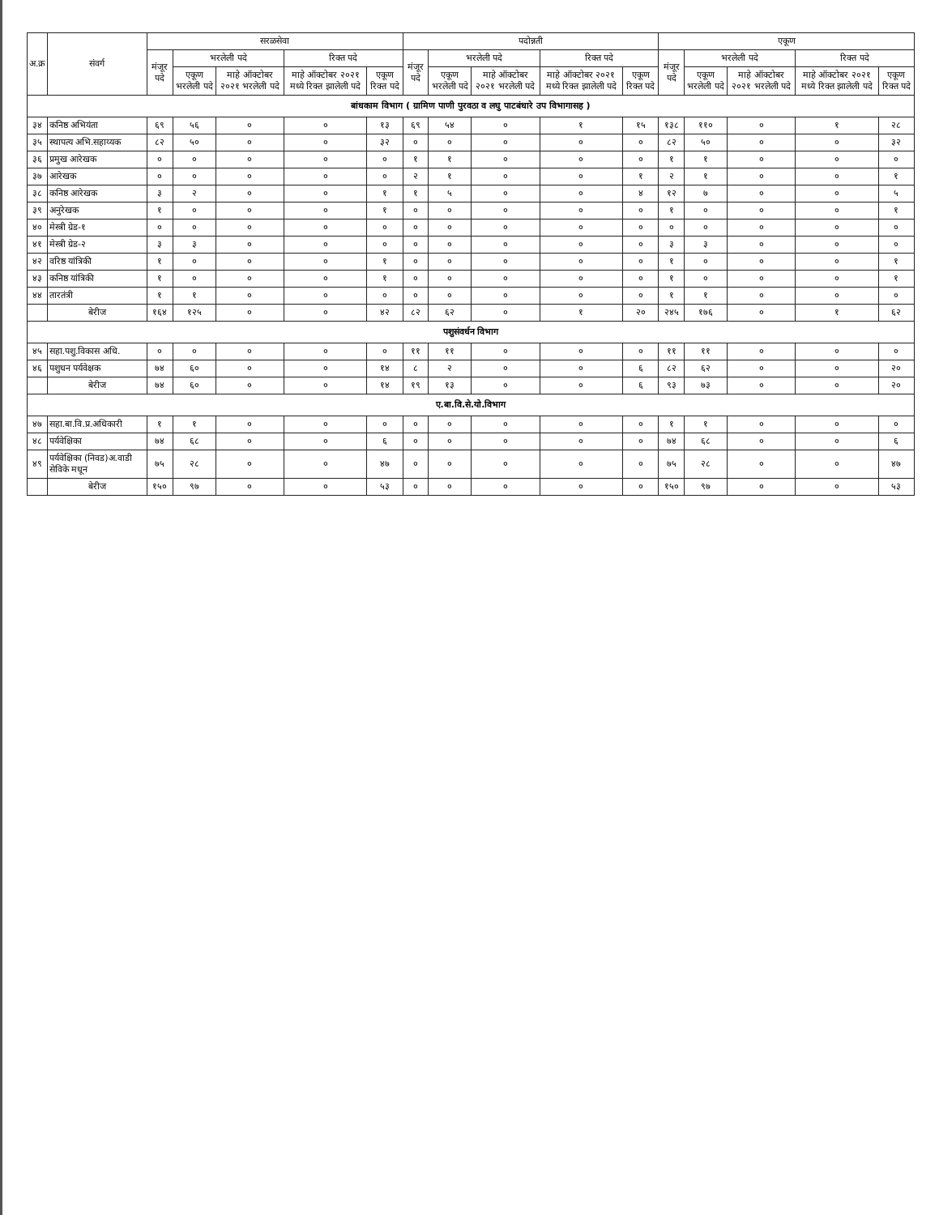| अ.क्र | संवर्ग | सरळसेवा | | | | | पदोन्नती | | | | | एकूण | | | | |
| --- | --- | --- | --- | --- | --- | --- | --- | --- | --- | --- | --- | --- | --- | --- | --- | --- |
| | | मंजूर पदे | भरलेली पदे | | रिक्त पदे | | मंजूर पदे | भरलेली पदे | | रिक्त पदे | | मंजूर पदे | भरलेली पदे | | रिक्त पदे | |
| | | | एकूण भरलेली पदे | माहे ऑक्टोबर २०२१ भरलेली पदे | माहे ऑक्टोबर २०२१ मध्ये रिक्त झालेली पदे | एकूण रिक्त पदे | | एकूण भरलेली पदे | माहे ऑक्टोबर २०२१ भरलेली पदे | माहे ऑक्टोबर २०२१ मध्ये रिक्त झालेली पदे | एकूण रिक्त पदे | | एकूण भरलेली पदे | माहे ऑक्टोबर २०२१ भरलेली पदे | माहे ऑक्टोबर २०२१ मध्ये रिक्त झालेली पदे | एकूण रिक्त पदे |
| बांधकाम विभाग ( ग्रामिण पाणी पुरवठा व लघु पाटबंधारे उप विभागासह ) | | | | | | | | | | | | | | | | |
| ३४ | कनिष्ठ अभियंता | ६९ | ५६ | ० | ० | १३ | ६९ | ५४ | ० | १ | १५ | १३८ | ११० | ० | १ | २८ |
| ३५ | स्थापत्य अभि.सहाय्यक | ८२ | ५० | ० | ० | ३२ | ० | ० | ० | ० | ० | ८२ | ५० | ० | ० | ३२ |
| ३६ | प्रमुख आरेखक | ० | ० | ० | ० | ० | १ | १ | ० | ० | ० | १ | १ | ० | ० | ० |
| ३७ | आरेखक | ० | ० | ० | ० | ० | २ | १ | ० | ० | १ | २ | १ | ० | ० | १ |
| ३८ | कनिष्ठ आरेखक | ३ | २ | ० | ० | १ | १ | ५ | ० | ० | ४ | १२ | ७ | ० | ० | ५ |
| ३९ | अनुरेखक | १ | ० | ० | ० | १ | ० | ० | ० | ० | ० | १ | ० | ० | ० | १ |
| ४० | मेस्त्री ग्रेड-१ | ० | ० | ० | ० | ० | ० | ० | ० | ० | ० | ० | ० | ० | ० | ० |
| ४१ | मेस्त्री ग्रेड-२ | ३ | ३ | ० | ० | ० | ० | ० | ० | ० | ० | ३ | ३ | ० | ० | ० |
| ४२ | वरिष्ठ यांत्रिकी | १ | ० | ० | ० | १ | ० | ० | ० | ० | ० | १ | ० | ० | ० | १ |
| ४३ | कनिष्ठ यांत्रिकी | १ | ० | ० | ० | १ | ० | ० | ० | ० | ० | १ | ० | ० | ० | १ |
| ४४ | तारतंत्री | १ | १ | ० | ० | ० | ० | ० | ० | ० | ० | १ | १ | ० | ० | ० |
| | बेरीज | १६४ | १२५ | ० | ० | ४२ | ८२ | ६२ | ० | १ | २० | २४५ | १७६ | ० | १ | ६२ |
| पशुसंवर्धन विभाग | | | | | | | | | | | | | | | | |
| ४५ | सहा.पशु.विकास अधि. | ० | ० | ० | ० | ० | ११ | ११ | ० | ० | ० | ११ | ११ | ० | ० | ० |
| ४६ | पशुधन पर्यवेक्षक | ७४ | ६० | ० | ० | १४ | ८ | २ | ० | ० | ६ | ८२ | ६२ | ० | ० | २० |
| | बेरीज | ७४ | ६० | ० | ० | १४ | १९ | १३ | ० | ० | ६ | ९३ | ७३ | ० | ० | २० |
| ए.बा.वि.से.यो.विभाग | | | | | | | | | | | | | | | | |
| ४७ | सहा.बा.वि.प्र.अधिकारी | १ | १ | ० | ० | ० | ० | ० | ० | ० | ० | १ | १ | ० | ० | ० |
| ४८ | पर्यवेक्षिका | ७४ | ६८ | ० | ० | ६ | ० | ० | ० | ० | ० | ७४ | ६८ | ० | ० | ६ |
| ४९ | पर्यवेक्षिका (निवड)अ.वाडी सेविके मधून | ७५ | २८ | ० | ० | ४७ | ० | ० | ० | ० | ० | ७५ | २८ | ० | ० | ४७ |
| | बेरीज | १५० | ९७ | ० | ० | ५३ | ० | ० | ० | ० | ० | १५० | ९७ | ० | ० | ५३ |